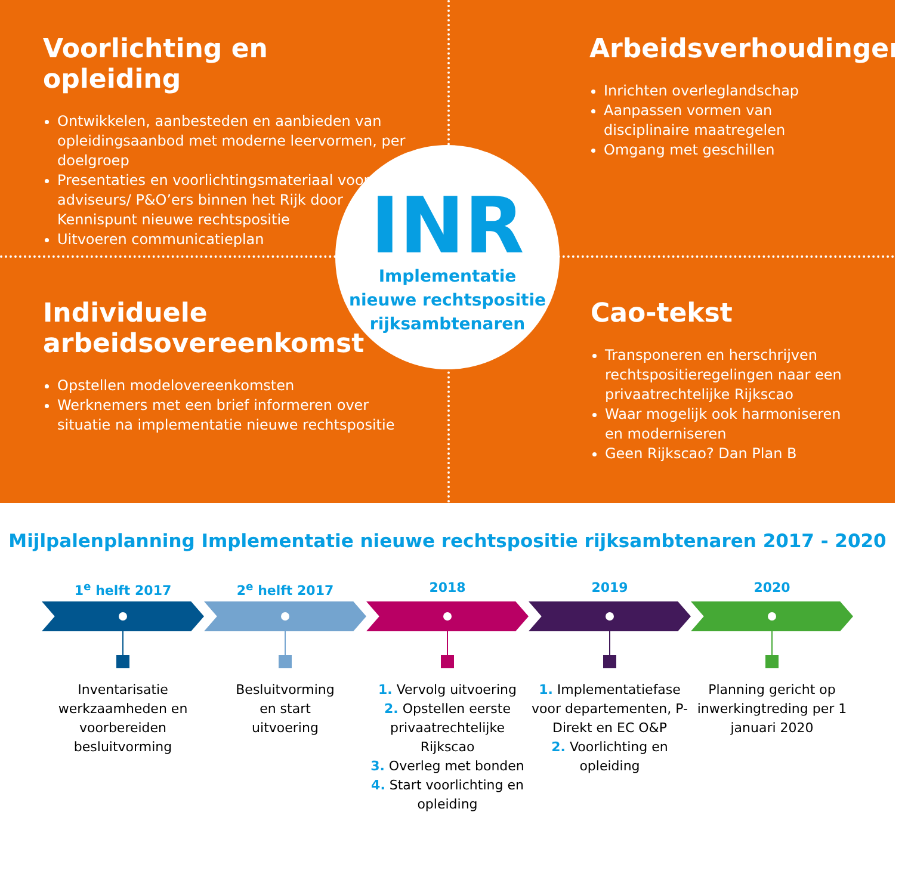Voorlichting en opleiding
Ontwikkelen, aanbesteden en aanbieden van opleidingsaanbod met moderne leervormen, per doelgroep
Presentaties en voorlichtingsmateriaal voor HR-adviseurs/ P&O’ers binnen het Rijk door Kennispunt nieuwe rechtspositie
Uitvoeren communicatieplan
Arbeidsverhoudingen
Inrichten overleglandschap
Aanpassen vormen van disciplinaire maatregelen
Omgang met geschillen
Individuele arbeidsovereenkomst
Opstellen modelovereenkomsten
Werknemers met een brief informeren over situatie na implementatie nieuwe rechtspositie
Cao-tekst
Transponeren en herschrijven rechtspositieregelingen naar een privaatrechtelijke Rijkscao
Waar mogelijk ook harmoniseren en moderniseren
Geen Rijkscao? Dan Plan B
INR
Implementatie
nieuwe rechtspositie
rijksambtenaren
Mijlpalenplanning Implementatie nieuwe rechtspositie rijksambtenaren 2017 - 2020
1<sup>e</sup> helft 2017
Inventarisatie werkzaamheden en voorbereiden besluitvorming
2<sup>e</sup> helft 2017
Besluitvorming
en start
uitvoering
2018
1. Vervolg uitvoering
2. Opstellen eerste privaatrechtelijke Rijkscao
3. Overleg met bonden
4. Start voorlichting en opleiding
2019
1. Implementatiefase voor departementen, P-Direkt en EC O&P
2. Voorlichting en opleiding
2020
Planning gericht op inwerkingtreding per 1 januari 2020